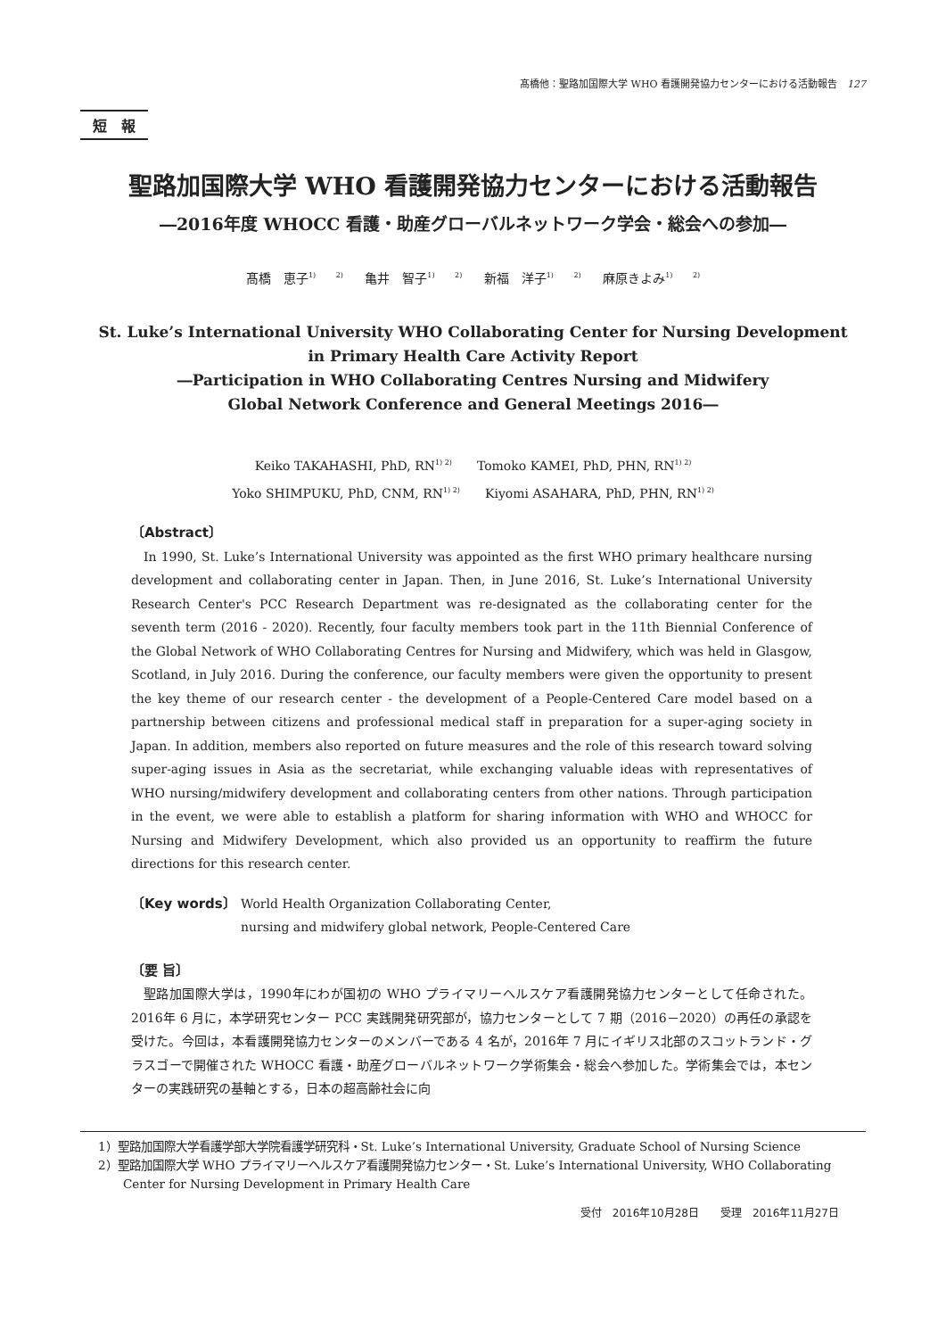髙橋他：聖路加国際大学 WHO 看護開発協力センターにおける活動報告　127
短　報
聖路加国際大学 WHO 看護開発協力センターにおける活動報告
―2016年度 WHOCC 看護・助産グローバルネットワーク学会・総会への参加―
髙橋　恵子<sup>1) 2)</sup> 亀井　智子<sup>1) 2)</sup> 新福　洋子<sup>1) 2)</sup> 麻原きよみ<sup>1) 2)</sup>
St. Luke’s International University WHO Collaborating Center for Nursing Development
in Primary Health Care Activity Report
―Participation in WHO Collaborating Centres Nursing and Midwifery
Global Network Conference and General Meetings 2016―
Keiko TAKAHASHI, PhD, RN<sup>1) 2)</sup>　　Tomoko KAMEI, PhD, PHN, RN<sup>1) 2)</sup>
Yoko SHIMPUKU, PhD, CNM, RN<sup>1) 2)</sup>　　Kiyomi ASAHARA, PhD, PHN, RN<sup>1) 2)</sup>
〔Abstract〕
In 1990, St. Luke’s International University was appointed as the first WHO primary healthcare nursing development and collaborating center in Japan. Then, in June 2016, St. Luke’s International University Research Center's PCC Research Department was re-designated as the collaborating center for the seventh term (2016 - 2020). Recently, four faculty members took part in the 11th Biennial Conference of the Global Network of WHO Collaborating Centres for Nursing and Midwifery, which was held in Glasgow, Scotland, in July 2016. During the conference, our faculty members were given the opportunity to present the key theme of our research center - the development of a People-Centered Care model based on a partnership between citizens and professional medical staff in preparation for a super-aging society in Japan. In addition, members also reported on future measures and the role of this research toward solving super-aging issues in Asia as the secretariat, while exchanging valuable ideas with representatives of WHO nursing/midwifery development and collaborating centers from other nations. Through participation in the event, we were able to establish a platform for sharing information with WHO and WHOCC for Nursing and Midwifery Development, which also provided us an opportunity to reaffirm the future directions for this research center.
〔Key words〕 World Health Organization Collaborating Center,
nursing and midwifery global network, People-Centered Care
〔要 旨〕
聖路加国際大学は，1990年にわが国初の WHO プライマリーヘルスケア看護開発協力センターとして任命された。2016年 6 月に，本学研究センター PCC 実践開発研究部が，協力センターとして 7 期（2016－2020）の再任の承認を受けた。今回は，本看護開発協力センターのメンバーである 4 名が，2016年 7 月にイギリス北部のスコットランド・グラスゴーで開催された WHOCC 看護・助産グローバルネットワーク学術集会・総会へ参加した。学術集会では，本センターの実践研究の基軸とする，日本の超高齢社会に向
1）聖路加国際大学看護学部大学院看護学研究科・St. Luke’s International University, Graduate School of Nursing Science
2）聖路加国際大学 WHO プライマリーヘルスケア看護開発協力センター・St. Luke’s International University, WHO Collaborating Center for Nursing Development in Primary Health Care
受付　2016年10月28日　　受理　2016年11月27日